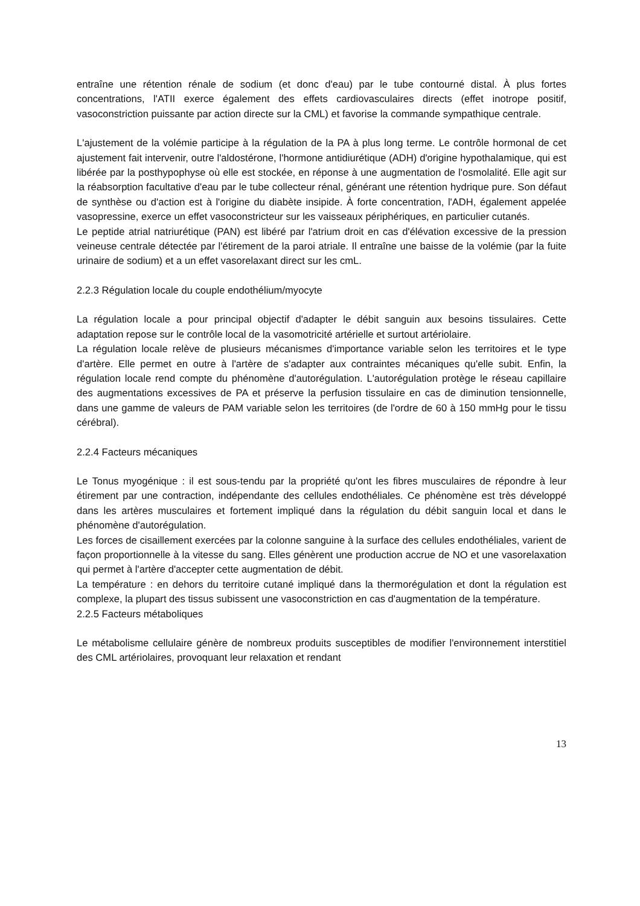entraîne une rétention rénale de sodium (et donc d'eau) par le tube contourné distal. À plus fortes concentrations, l'ATII exerce également des effets cardiovasculaires directs (effet inotrope positif, vasoconstriction puissante par action directe sur la CML) et favorise la commande sympathique centrale.
L'ajustement de la volémie participe à la régulation de la PA à plus long terme. Le contrôle hormonal de cet ajustement fait intervenir, outre l'aldostérone, l'hormone antidiurétique (ADH) d'origine hypothalamique, qui est libérée par la posthypophyse où elle est stockée, en réponse à une augmentation de l'osmolalité. Elle agit sur la réabsorption facultative d'eau par le tube collecteur rénal, générant une rétention hydrique pure. Son défaut de synthèse ou d'action est à l'origine du diabète insipide. À forte concentration, l'ADH, également appelée vasopressine, exerce un effet vasoconstricteur sur les vaisseaux périphériques, en particulier cutanés.
Le peptide atrial natriurétique (PAN) est libéré par l'atrium droit en cas d'élévation excessive de la pression veineuse centrale détectée par l'étirement de la paroi atriale. Il entraîne une baisse de la volémie (par la fuite urinaire de sodium) et a un effet vasorelaxant direct sur les cmL.
2.2.3 Régulation locale du couple endothélium/myocyte
La régulation locale a pour principal objectif d'adapter le débit sanguin aux besoins tissulaires. Cette adaptation repose sur le contrôle local de la vasomotricité artérielle et surtout artériolaire.
La régulation locale relève de plusieurs mécanismes d'importance variable selon les territoires et le type d'artère. Elle permet en outre à l'artère de s'adapter aux contraintes mécaniques qu'elle subit. Enfin, la régulation locale rend compte du phénomène d'autorégulation. L'autorégulation protège le réseau capillaire des augmentations excessives de PA et préserve la perfusion tissulaire en cas de diminution tensionnelle, dans une gamme de valeurs de PAM variable selon les territoires (de l'ordre de 60 à 150 mmHg pour le tissu cérébral).
2.2.4 Facteurs mécaniques
Le Tonus myogénique : il est sous-tendu par la propriété qu'ont les fibres musculaires de répondre à leur étirement par une contraction, indépendante des cellules endothéliales. Ce phénomène est très développé dans les artères musculaires et fortement impliqué dans la régulation du débit sanguin local et dans le phénomène d'autorégulation.
Les forces de cisaillement exercées par la colonne sanguine à la surface des cellules endothéliales, varient de façon proportionnelle à la vitesse du sang. Elles génèrent une production accrue de NO et une vasorelaxation qui permet à l'artère d'accepter cette augmentation de débit.
La température : en dehors du territoire cutané impliqué dans la thermorégulation et dont la régulation est complexe, la plupart des tissus subissent une vasoconstriction en cas d'augmentation de la température.
2.2.5 Facteurs métaboliques
Le métabolisme cellulaire génère de nombreux produits susceptibles de modifier l'environnement interstitiel des CML artériolaires, provoquant leur relaxation et rendant
13